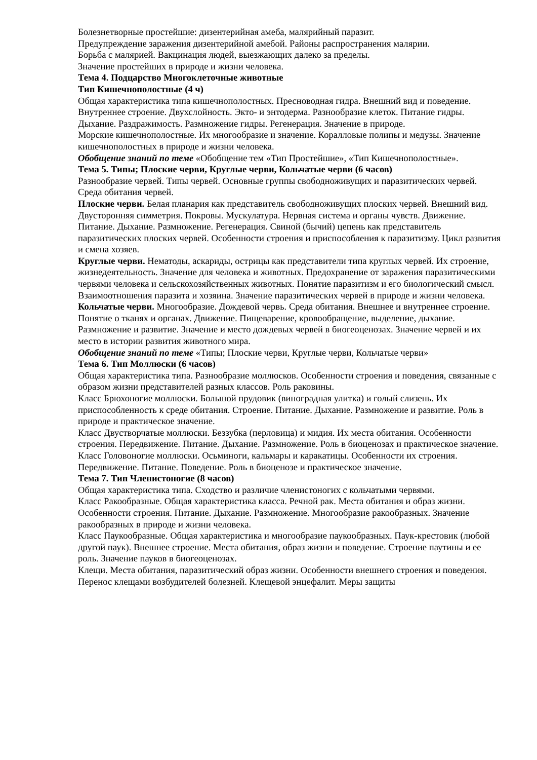Болезнетворные простейшие: дизентерийная амеба, малярийный паразит.
Предупреждение заражения дизентерийной амебой. Районы распространения малярии.
Борьба с малярией. Вакцинация людей, выезжающих далеко за пределы.
Значение простейших в природе и жизни человека.
Тема 4. Подцарство Многоклеточные животные
Тип Кишечнополостные (4 ч)
Общая характеристика типа кишечнополостных. Пресноводная гидра. Внешний вид и поведение. Внутреннее строение. Двухслойность. Экто- и энтодерма. Разнообразие клеток. Питание гидры. Дыхание. Раздражимость. Размножение гидры. Регенерация. Значение в природе.
Морские кишечнополостные. Их многообразие и значение. Коралловые полипы и медузы. Значение кишечнополостных в природе и жизни человека.
Обобщение знаний по теме «Обобщение тем «Тип Простейшие», «Тип Кишечнополостные».
Тема 5. Типы; Плоские черви, Круглые черви, Кольчатые черви (6 часов)
Разнообразие червей. Типы червей. Основные группы свободноживущих и паразитических червей. Среда обитания червей.
Плоские черви. Белая планария как представитель свободноживущих плоских червей. Внешний вид. Двусторонняя симметрия. Покровы. Мускулатура. Нервная система и органы чувств. Движение. Питание. Дыхание. Размножение. Регенерация. Свиной (бычий) цепень как представитель паразитических плоских червей. Особенности строения и приспособления к паразитизму. Цикл развития и смена хозяев.
Круглые черви. Нематоды, аскариды, острицы как представители типа круглых червей. Их строение, жизнедеятельность. Значение для человека и животных. Предохранение от заражения паразитическими червями человека и сельскохозяйственных животных. Понятие паразитизм и его биологический смысл. Взаимоотношения паразита и хозяина. Значение паразитических червей в природе и жизни человека.
Кольчатые черви. Многообразие. Дождевой червь. Среда обитания. Внешнее и внутреннее строение. Понятие о тканях и органах. Движение. Пищеварение, кровообращение, выделение, дыхание. Размножение и развитие. Значение и место дождевых червей в биогеоценозах. Значение червей и их место в истории развития животного мира.
Обобщение знаний по теме «Типы; Плоские черви, Круглые черви, Кольчатые черви»
Тема 6. Тип Моллюски (6 часов)
Общая характеристика типа. Разнообразие моллюсков. Особенности строения и поведения, связанные с образом жизни представителей разных классов. Роль раковины.
Класс Брюхоногие моллюски. Большой прудовик (виноградная улитка) и голый слизень. Их приспособленность к среде обитания. Строение. Питание. Дыхание. Размножение и развитие. Роль в природе и практическое значение.
Класс Двустворчатые моллюски. Беззубка (перловица) и мидия. Их места обитания. Особенности строения. Передвижение. Питание. Дыхание. Размножение. Роль в биоценозах и практическое значение.
Класс Головоногие моллюски. Осьминоги, кальмары и каракатицы. Особенности их строения. Передвижение. Питание. Поведение. Роль в биоценозе и практическое значение.
Тема 7. Тип Членистоногие (8 часов)
Общая характеристика типа. Сходство и различие членистоногих с кольчатыми червями.
Класс Ракообразные. Общая характеристика класса. Речной рак. Места обитания и образ жизни. Особенности строения. Питание. Дыхание. Размножение. Многообразие ракообразных. Значение ракообразных в природе и жизни человека.
Класс Паукообразные. Общая характеристика и многообразие паукообразных. Паук-крестовик (любой другой паук). Внешнее строение. Места обитания, образ жизни и поведение. Строение паутины и ее роль. Значение пауков в биогеоценозах.
Клещи. Места обитания, паразитический образ жизни. Особенности внешнего строения и поведения. Перенос клещами возбудителей болезней. Клещевой энцефалит. Меры защиты